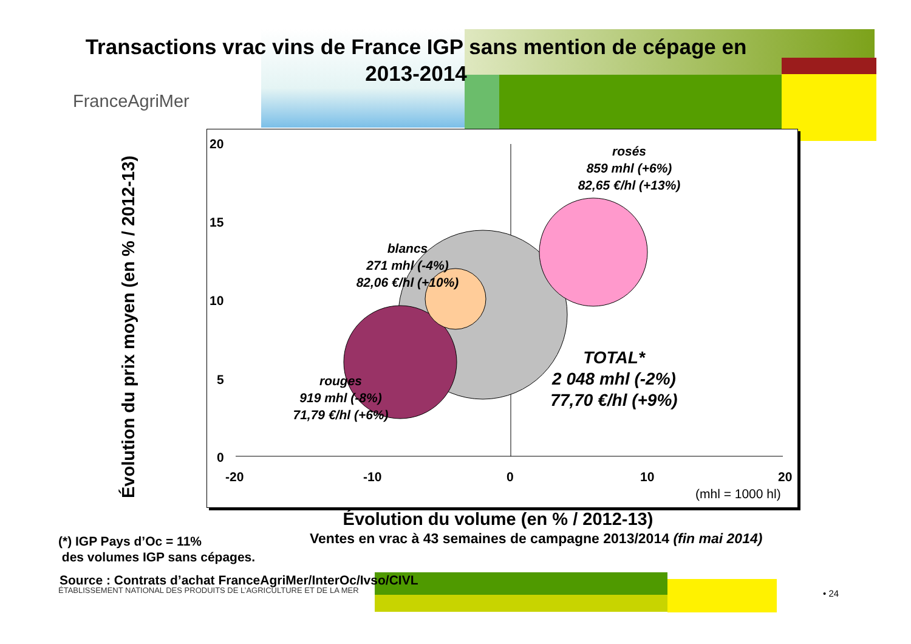Transactions vrac vins de France IGP sans mention de cépage en
2013-2014
FranceAgriMer
20
15
10
5
0
-20 -10 0 10 20
(mhl = 1000 hl)
rosés
859 mhl (+6%)
82,65 €/hl (+13%)
blancs
271 mhl (-4%)
82,06 €/hl (+10%)
rouges
919 mhl (-8%)
71,79 €/hl (+6%)
TOTAL*
2 048 mhl (-2%)
77,70 €/hl (+9%)
Évolution du prix moyen (en % / 2012-13)
Évolution du volume (en % / 2012-13)
Ventes en vrac à 43 semaines de campagne 2013/2014 (fin mai 2014)
(*) IGP Pays d’Oc = 11%
des volumes IGP sans cépages.
Source : Contrats d’achat FranceAgriMer/InterOc/Ivso/CIVL
ÉTABLISSEMENT NATIONAL DES PRODUITS DE L’AGRICULTURE ET DE LA MER
• 24